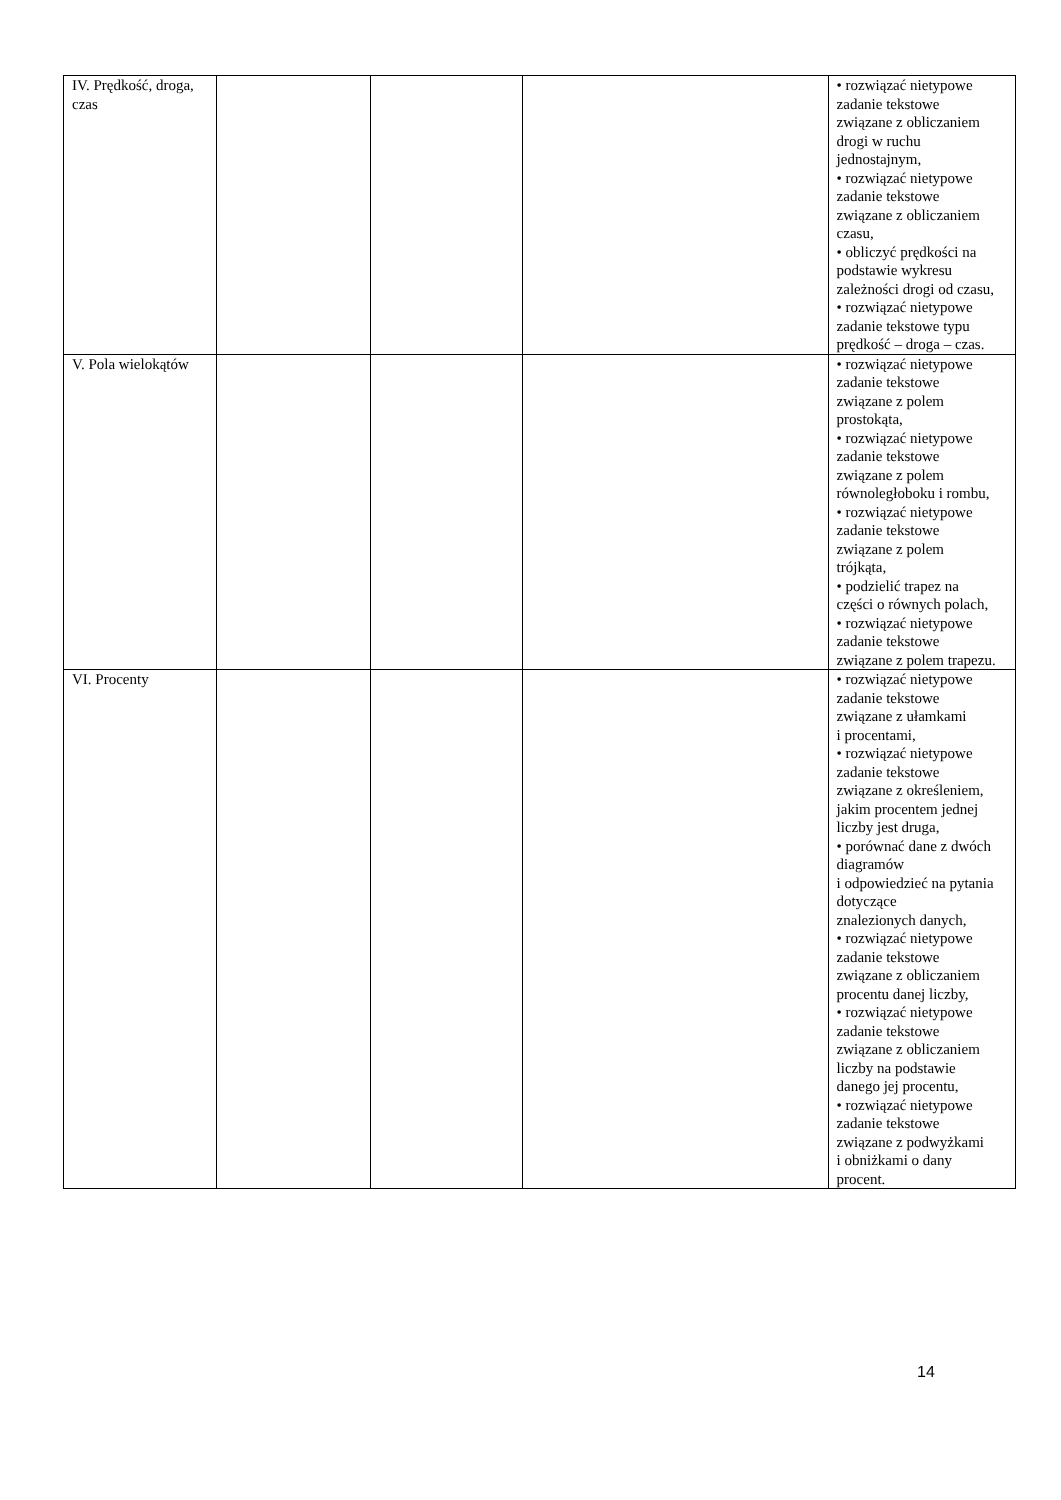| IV. Prędkość, droga, czas | | | | • rozwiązać nietypowe zadanie tekstowe związane z obliczaniem drogi w ruchu jednostajnym, • rozwiązać nietypowe zadanie tekstowe związane z obliczaniem czasu, • obliczyć prędkości na podstawie wykresu zależności drogi od czasu, • rozwiązać nietypowe zadanie tekstowe typu prędkość – droga – czas. |
| V. Pola wielokątów | | | | • rozwiązać nietypowe zadanie tekstowe związane z polem prostokąta, • rozwiązać nietypowe zadanie tekstowe związane z polem równoległoboku i rombu, • rozwiązać nietypowe zadanie tekstowe związane z polem trójkąta, • podzielić trapez na części o równych polach, • rozwiązać nietypowe zadanie tekstowe związane z polem trapezu. |
| VI. Procenty | | | | • rozwiązać nietypowe zadanie tekstowe związane z ułamkami i procentami, • rozwiązać nietypowe zadanie tekstowe związane z określeniem, jakim procentem jednej liczby jest druga, • porównać dane z dwóch diagramów i odpowiedzieć na pytania dotyczące znalezionych danych, • rozwiązać nietypowe zadanie tekstowe związane z obliczaniem procentu danej liczby, • rozwiązać nietypowe zadanie tekstowe związane z obliczaniem liczby na podstawie danego jej procentu, • rozwiązać nietypowe zadanie tekstowe związane z podwyżkami i obniżkami o dany procent. |
14